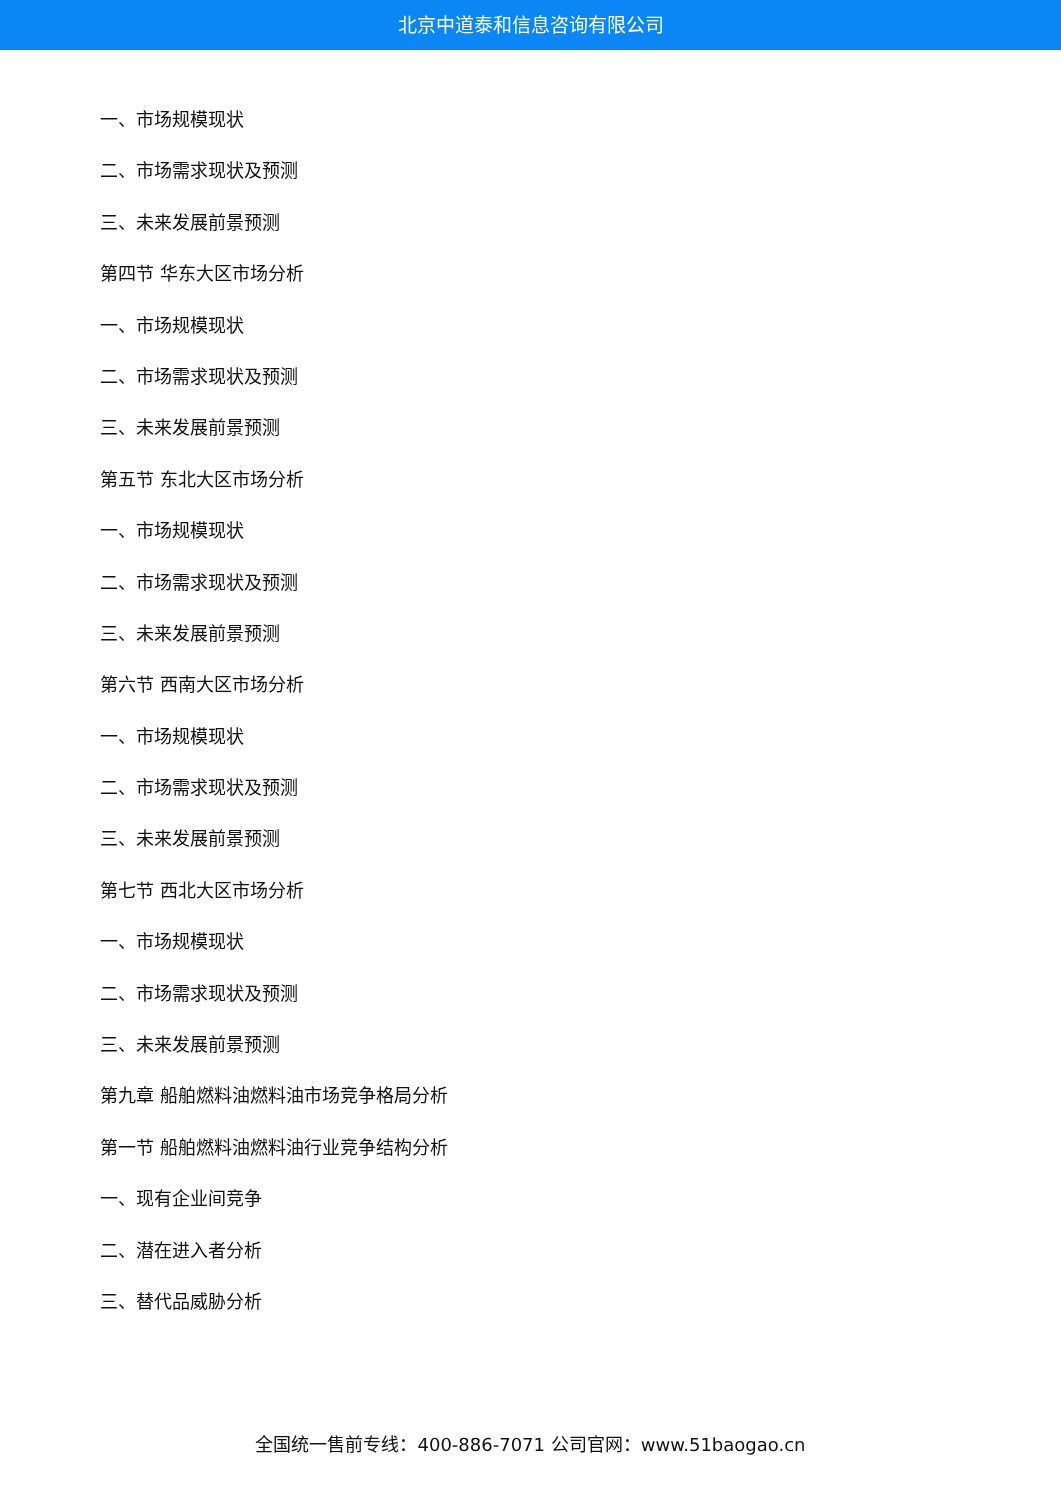北京中道泰和信息咨询有限公司
一、市场规模现状
二、市场需求现状及预测
三、未来发展前景预测
第四节 华东大区市场分析
一、市场规模现状
二、市场需求现状及预测
三、未来发展前景预测
第五节 东北大区市场分析
一、市场规模现状
二、市场需求现状及预测
三、未来发展前景预测
第六节 西南大区市场分析
一、市场规模现状
二、市场需求现状及预测
三、未来发展前景预测
第七节 西北大区市场分析
一、市场规模现状
二、市场需求现状及预测
三、未来发展前景预测
第九章 船舶燃料油燃料油市场竞争格局分析
第一节 船舶燃料油燃料油行业竞争结构分析
一、现有企业间竞争
二、潜在进入者分析
三、替代品威胁分析
全国统一售前专线：400-886-7071 公司官网：www.51baogao.cn